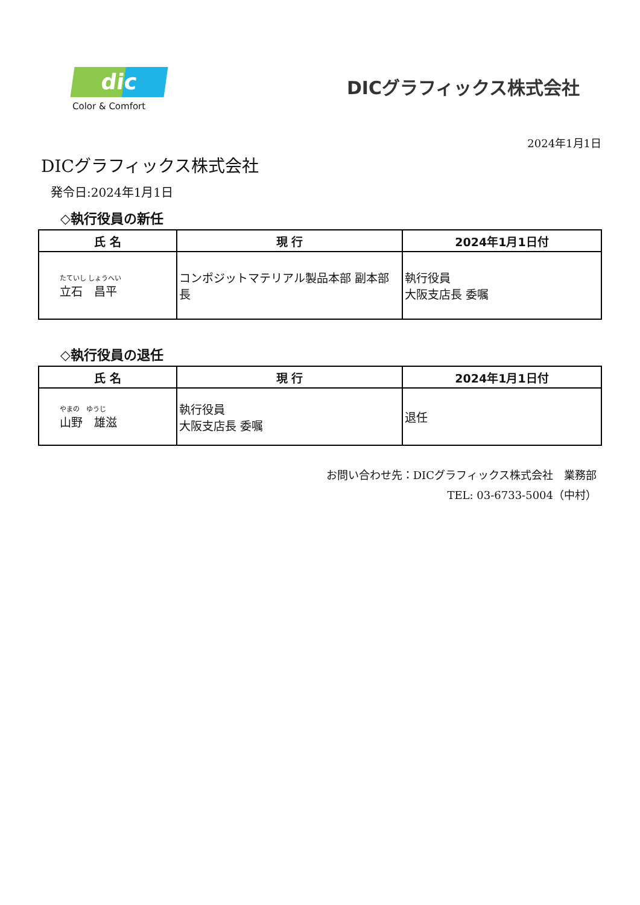dic
Color & Comfort
DICグラフィックス株式会社
2024年1月1日
DICグラフィックス株式会社
発令日:2024年1月1日
◇執行役員の新任
| 氏 名 | 現 行 | 2024年1月1日付 |
| --- | --- | --- |
| たていし しょうへい 立石 昌平 | コンポジットマテリアル製品本部 副本部長 | 執行役員 大阪支店長 委嘱 |
◇執行役員の退任
| 氏 名 | 現 行 | 2024年1月1日付 |
| --- | --- | --- |
| やまの ゆうじ 山野 雄滋 | 執行役員 大阪支店長 委嘱 | 退任 |
お問い合わせ先：DICグラフィックス株式会社　業務部
TEL: 03-6733-5004（中村）